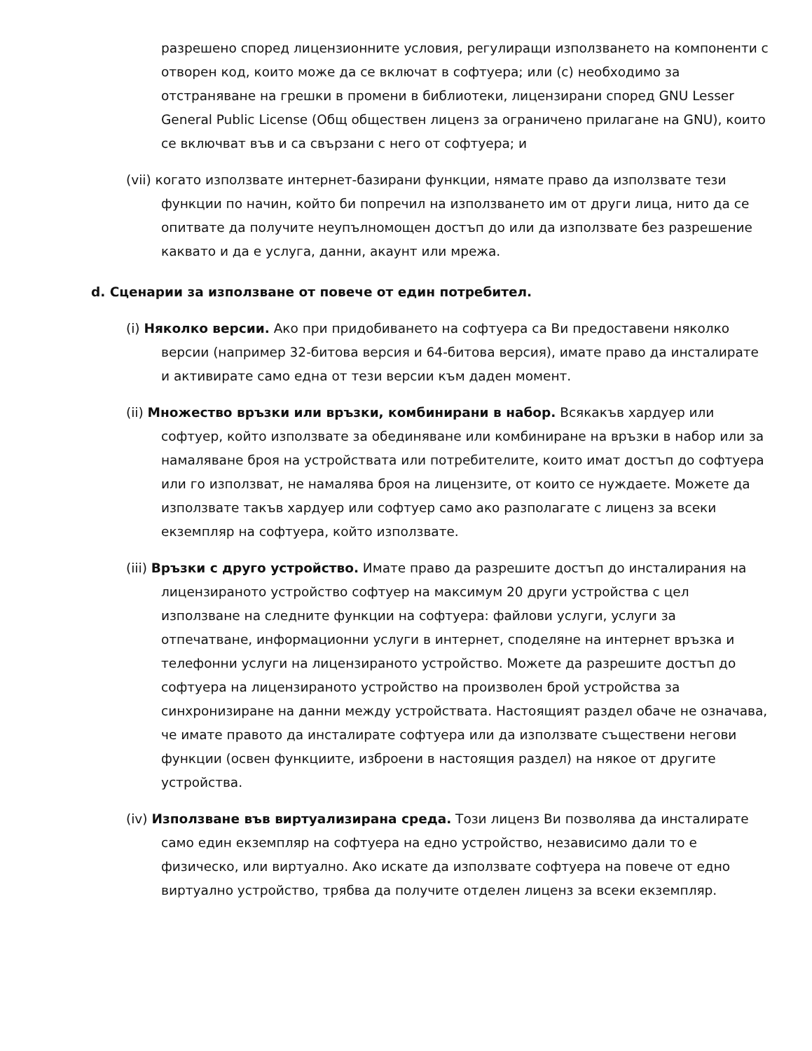разрешено според лицензионните условия, регулиращи използването на компоненти с отворен код, които може да се включат в софтуера; или (c) необходимо за отстраняване на грешки в промени в библиотеки, лицензирани според GNU Lesser General Public License (Общ обществен лиценз за ограничено прилагане на GNU), които се включват във и са свързани с него от софтуера; и
(vii) когато използвате интернет-базирани функции, нямате право да използвате тези функции по начин, който би попречил на използването им от други лица, нито да се опитвате да получите неупълномощен достъп до или да използвате без разрешение каквато и да е услуга, данни, акаунт или мрежа.
d. Сценарии за използване от повече от един потребител.
(i) Няколко версии. Ако при придобиването на софтуера са Ви предоставени няколко версии (например 32-битова версия и 64-битова версия), имате право да инсталирате и активирате само една от тези версии към даден момент.
(ii) Множество връзки или връзки, комбинирани в набор. Всякакъв хардуер или софтуер, който използвате за обединяване или комбиниране на връзки в набор или за намаляване броя на устройствата или потребителите, които имат достъп до софтуера или го използват, не намалява броя на лицензите, от които се нуждаете. Можете да използвате такъв хардуер или софтуер само ако разполагате с лиценз за всеки екземпляр на софтуера, който използвате.
(iii) Връзки с друго устройство. Имате право да разрешите достъп до инсталирания на лицензираното устройство софтуер на максимум 20 други устройства с цел използване на следните функции на софтуера: файлови услуги, услуги за отпечатване, информационни услуги в интернет, споделяне на интернет връзка и телефонни услуги на лицензираното устройство. Можете да разрешите достъп до софтуера на лицензираното устройство на произволен брой устройства за синхронизиране на данни между устройствата. Настоящият раздел обаче не означава, че имате правото да инсталирате софтуера или да използвате съществени негови функции (освен функциите, изброени в настоящия раздел) на някое от другите устройства.
(iv) Използване във виртуализирана среда. Този лиценз Ви позволява да инсталирате само един екземпляр на софтуера на едно устройство, независимо дали то е физическо, или виртуално. Ако искате да използвате софтуера на повече от едно виртуално устройство, трябва да получите отделен лиценз за всеки екземпляр.